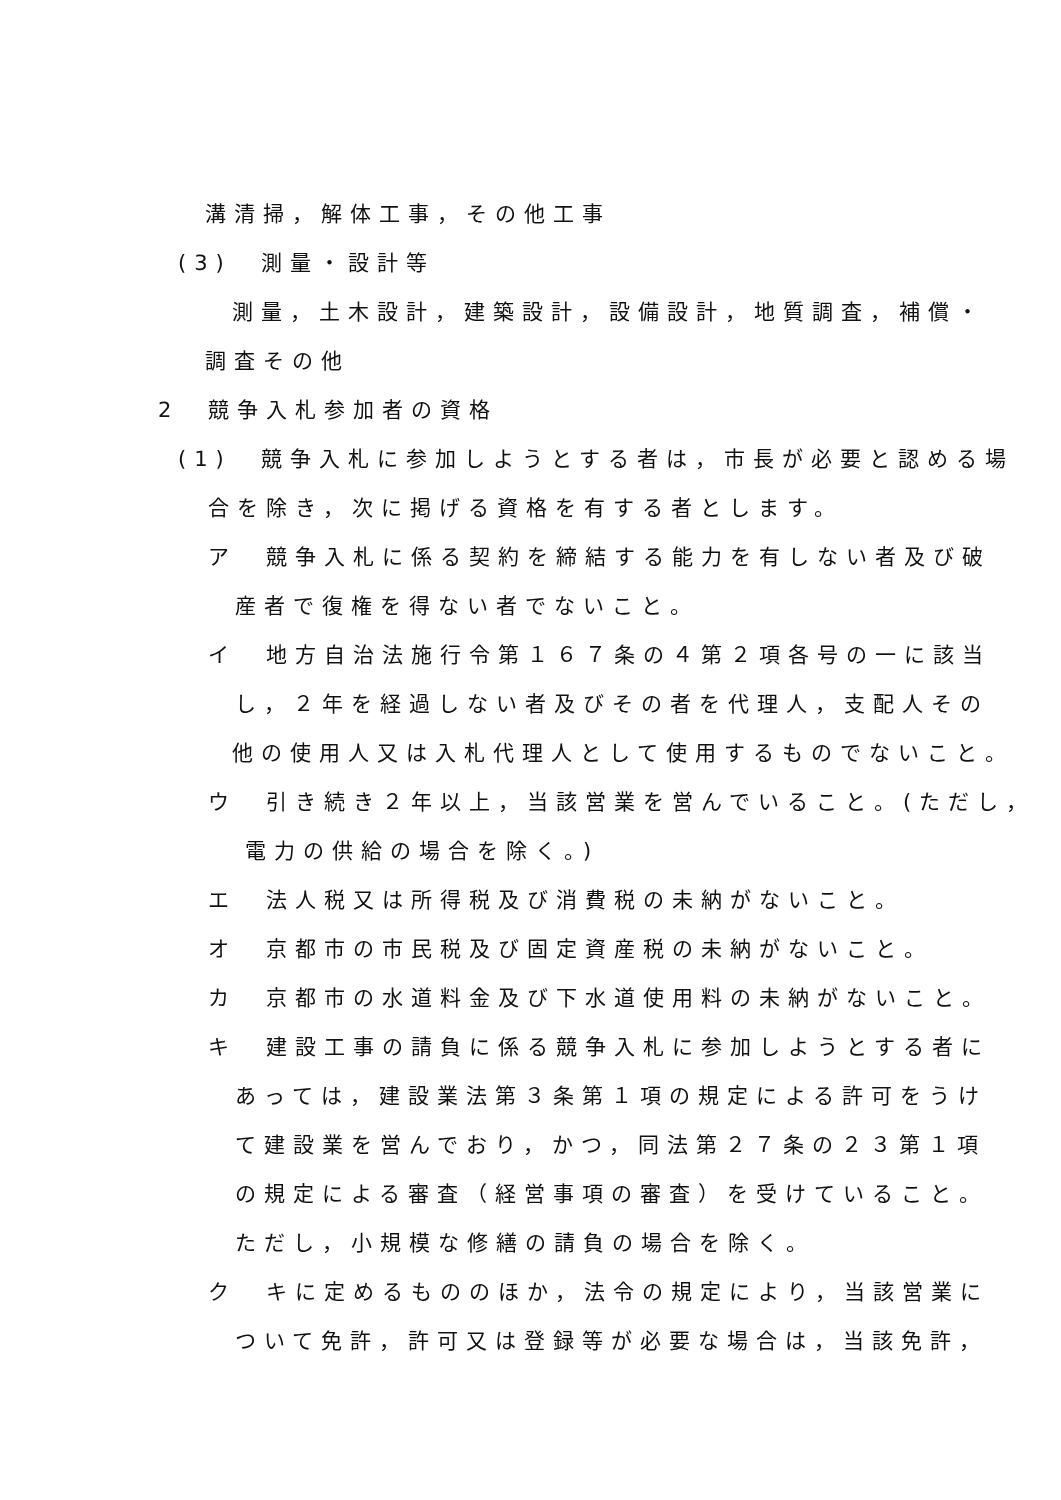溝清掃，解体工事，その他工事
(3)　測量・設計等
測量，土木設計，建築設計，設備設計，地質調査，補償・
調査その他
2　競争入札参加者の資格
(1)　競争入札に参加しようとする者は，市長が必要と認める場
合を除き，次に掲げる資格を有する者とします。
ア　競争入札に係る契約を締結する能力を有しない者及び破
産者で復権を得ない者でないこと。
イ　地方自治法施行令第１６７条の４第２項各号の一に該当
し，２年を経過しない者及びその者を代理人，支配人その
他の使用人又は入札代理人として使用するものでないこと。
ウ　引き続き２年以上，当該営業を営んでいること。(ただし，
電力の供給の場合を除く。)
エ　法人税又は所得税及び消費税の未納がないこと。
オ　京都市の市民税及び固定資産税の未納がないこと。
カ　京都市の水道料金及び下水道使用料の未納がないこと。
キ　建設工事の請負に係る競争入札に参加しようとする者に
あっては，建設業法第３条第１項の規定による許可をうけ
て建設業を営んでおり，かつ，同法第２７条の２３第１項
の規定による審査（経営事項の審査）を受けていること。
ただし，小規模な修繕の請負の場合を除く。
ク　キに定めるもののほか，法令の規定により，当該営業に
ついて免許，許可又は登録等が必要な場合は，当該免許，